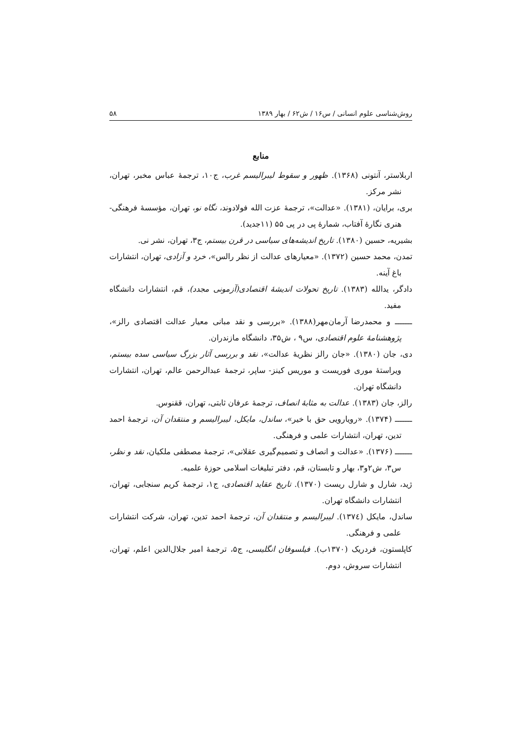روش‌شناسی علوم انسانی / س۱۶ / ش۶۲ / بهار ۱۳۸۹ ۵۸
منابع
اربلاستر، آنتونی (۱۳۶۸). ظهور و سقوط لیبرالیسم غرب، ج۱۰، ترجمهٔ عباس مخبر، تهران، نشر مرکز.
بری، برایان، (۱۳۸۱). «عدالت»، ترجمهٔ عزت الله فولادوند، نگاه نو، تهران، مؤسسهٔ فرهنگی- هنری نگارهٔ آفتاب، شمارهٔ پی در پی ۵۵ (۱۱جدید).
بشیریه، حسین (۱۳۸۰). تاریخ اندیشه‌های سیاسی در قرن بیستم، ج۳، تهران، نشر نی.
تمدن، محمد حسین (۱۳۷۲). «معیارهای عدالت از نظر رالس»، خرد و آزادی، تهران، انتشارات باغ آینه.
دادگر، یدالله (۱۳۸۳). تاریخ تحولات اندیشهٔ اقتصادی(آزمونی مجدد)، قم، انتشارات دانشگاه مفید.
ـــــــ و محمدرضا آرمان‌مهر(۱۳۸۸). «بررسی و نقد مبانی معیار عدالت اقتصادی رالز»، پژوهشنامهٔ علوم اقتصادی، س۹ ، ش۳۵، دانشگاه مازندران.
دی، جان (۱۳۸۰). «جان رالز نظریهٔ عدالت»، نقد و بررسی آثار بزرگ سیاسی سده بیستم، ویراستهٔ موری فوریست و موریس کینز- ساپر، ترجمهٔ عبدالرحمن عالم، تهران، انتشارات دانشگاه تهران.
رالز، جان (۱۳۸۳). عدالت به مثابهٔ انصاف، ترجمهٔ عرفان ثابتی، تهران، ققنوس.
ـــــــ (۱۳۷۴). «رویارویی حق با خیر»، ساندل، مایکل، لیبرالیسم و منتقدان آن، ترجمهٔ احمد تدین، تهران، انتشارات علمی و فرهنگی.
ـــــــ (۱۳۷۶). «عدالت و انصاف و تصمیم‌گیری عقلانی»، ترجمهٔ مصطفی ملکیان، نقد و نظر، س۳، ش۲و۳، بهار و تابستان، قم، دفتر تبلیغات اسلامی حوزهٔ علمیه.
ژید، شارل و شارل ریست (۱۳۷۰). تاریخ عقاید اقتصادی، ج۱، ترجمهٔ کریم سنجابی، تهران، انتشارات دانشگاه تهران.
ساندل، مایکل (۱۳۷٤). لیبرالیسم و منتقدان آن، ترجمهٔ احمد تدین، تهران، شرکت انتشارات علمی و فرهنگی.
کاپلستون، فردریک (۱۳۷۰ب). فیلسوفان انگلیسی، ج۵، ترجمهٔ امیر جلال‌الدین اعلم، تهران، انتشارات سروش، دوم.